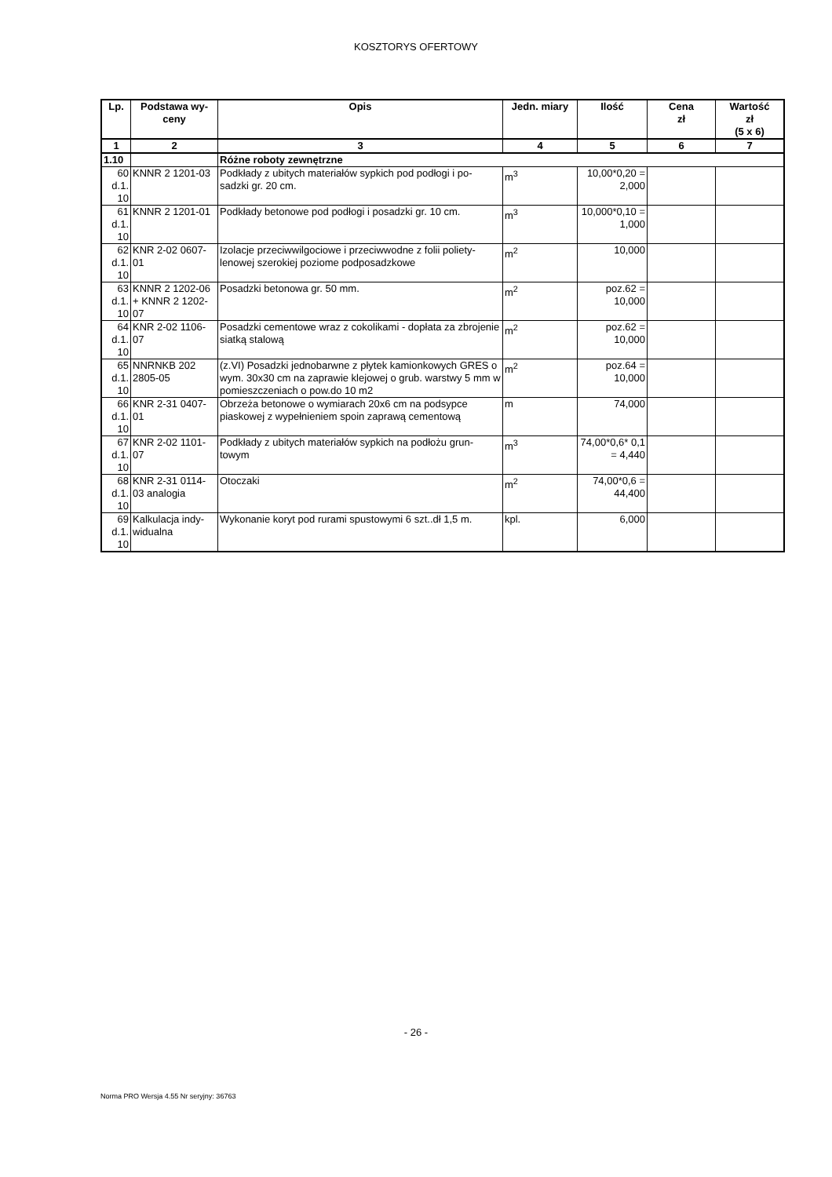KOSZTORYS OFERTOWY
| Lp. | Podstawa wy- ceny | Opis | Jedn. miary | Ilość | Cena zł | Wartość zł (5 x 6) |
| --- | --- | --- | --- | --- | --- | --- |
| 1 | 2 | 3 | 4 | 5 | 6 | 7 |
| 1.10 | | Różne roboty zewnętrzne | | | | |
| 60 d.1. 10 | KNNR 2 1201-03 | Podkłady z ubitych materiałów sypkich pod podłogi i po-sadzki gr. 20 cm. | m<sup>3</sup> | 10,00*0,20 = 2,000 | | |
| 61 d.1. 10 | KNNR 2 1201-01 | Podkłady betonowe pod podłogi i posadzki gr. 10 cm. | m<sup>3</sup> | 10,000*0,10 = 1,000 | | |
| 62 d.1. 10 | KNR 2-02 0607-01 | Izolacje przeciwwilgociowe i przeciwwodne z folii poliety-lenowej szerokiej poziome podposadzkowe | m<sup>2</sup> | 10,000 | | |
| 63 d.1. 10 | KNNR 2 1202-06 + KNNR 2 1202-07 | Posadzki betonowa gr. 50 mm. | m<sup>2</sup> | poz.62 = 10,000 | | |
| 64 d.1. 10 | KNR 2-02 1106-07 | Posadzki cementowe wraz z cokolikami - dopłata za zbrojenie siatką stalową | m<sup>2</sup> | poz.62 = 10,000 | | |
| 65 d.1. 10 | NNRNKB 202 2805-05 | (z.VI) Posadzki jednobarwne z płytek kamionkowych GRES o wym. 30x30 cm na zaprawie klejowej o grub. warstwy 5 mm w pomieszczeniach o pow.do 10 m2 | m<sup>2</sup> | poz.64 = 10,000 | | |
| 66 d.1. 10 | KNR 2-31 0407-01 | Obrzeża betonowe o wymiarach 20x6 cm na podsypce piaskowej z wypełnieniem spoin zaprawą cementową | m | 74,000 | | |
| 67 d.1. 10 | KNR 2-02 1101-07 | Podkłady z ubitych materiałów sypkich na podłożu grun-towym | m<sup>3</sup> | 74,00*0,6* 0,1 = 4,440 | | |
| 68 d.1. 10 | KNR 2-31 0114-03 analogia | Otoczaki | m<sup>2</sup> | 74,00*0,6 = 44,400 | | |
| 69 d.1. 10 | Kalkulacja indy-widualna | Wykonanie koryt pod rurami spustowymi 6 szt..dł 1,5 m. | kpl. | 6,000 | | |
- 26 -
Norma PRO Wersja 4.55 Nr seryjny: 36763